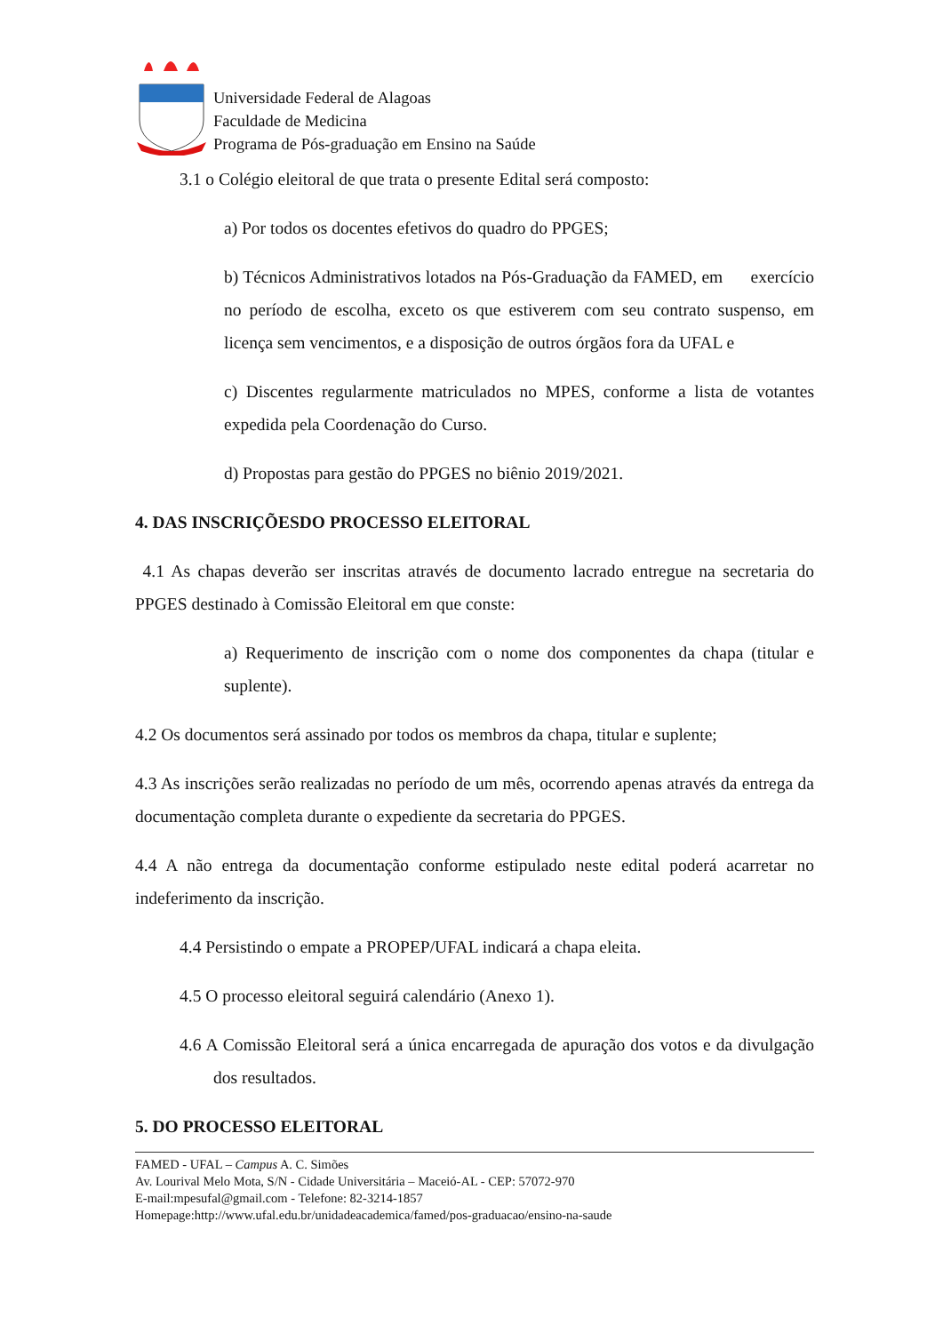Universidade Federal de Alagoas
Faculdade de Medicina
Programa de Pós-graduação em Ensino na Saúde
3.1 o Colégio eleitoral de que trata o presente Edital será composto:
a) Por todos os docentes efetivos do quadro do PPGES;
b) Técnicos Administrativos lotados na Pós-Graduação da FAMED, em exercício no período de escolha, exceto os que estiverem com seu contrato suspenso, em licença sem vencimentos, e a disposição de outros órgãos fora da UFAL e
c) Discentes regularmente matriculados no MPES, conforme a lista de votantes expedida pela Coordenação do Curso.
d) Propostas para gestão do PPGES no biênio 2019/2021.
4. DAS INSCRIÇÕESDO PROCESSO ELEITORAL
4.1 As chapas deverão ser inscritas através de documento lacrado entregue na secretaria do PPGES destinado à Comissão Eleitoral em que conste:
a) Requerimento de inscrição com o nome dos componentes da chapa (titular e suplente).
4.2 Os documentos será assinado por todos os membros da chapa, titular e suplente;
4.3 As inscrições serão realizadas no período de um mês, ocorrendo apenas através da entrega da documentação completa durante o expediente da secretaria do PPGES.
4.4 A não entrega da documentação conforme estipulado neste edital poderá acarretar no indeferimento da inscrição.
4.4 Persistindo o empate a PROPEP/UFAL indicará a chapa eleita.
4.5 O processo eleitoral seguirá calendário (Anexo 1).
4.6 A Comissão Eleitoral será a única encarregada de apuração dos votos e da divulgação dos resultados.
5. DO PROCESSO ELEITORAL
FAMED - UFAL – Campus A. C. Simões
Av. Lourival Melo Mota, S/N - Cidade Universitária – Maceió-AL - CEP: 57072-970
E-mail:mpesufal@gmail.com - Telefone: 82-3214-1857
Homepage:http://www.ufal.edu.br/unidadeacademica/famed/pos-graduacao/ensino-na-saude